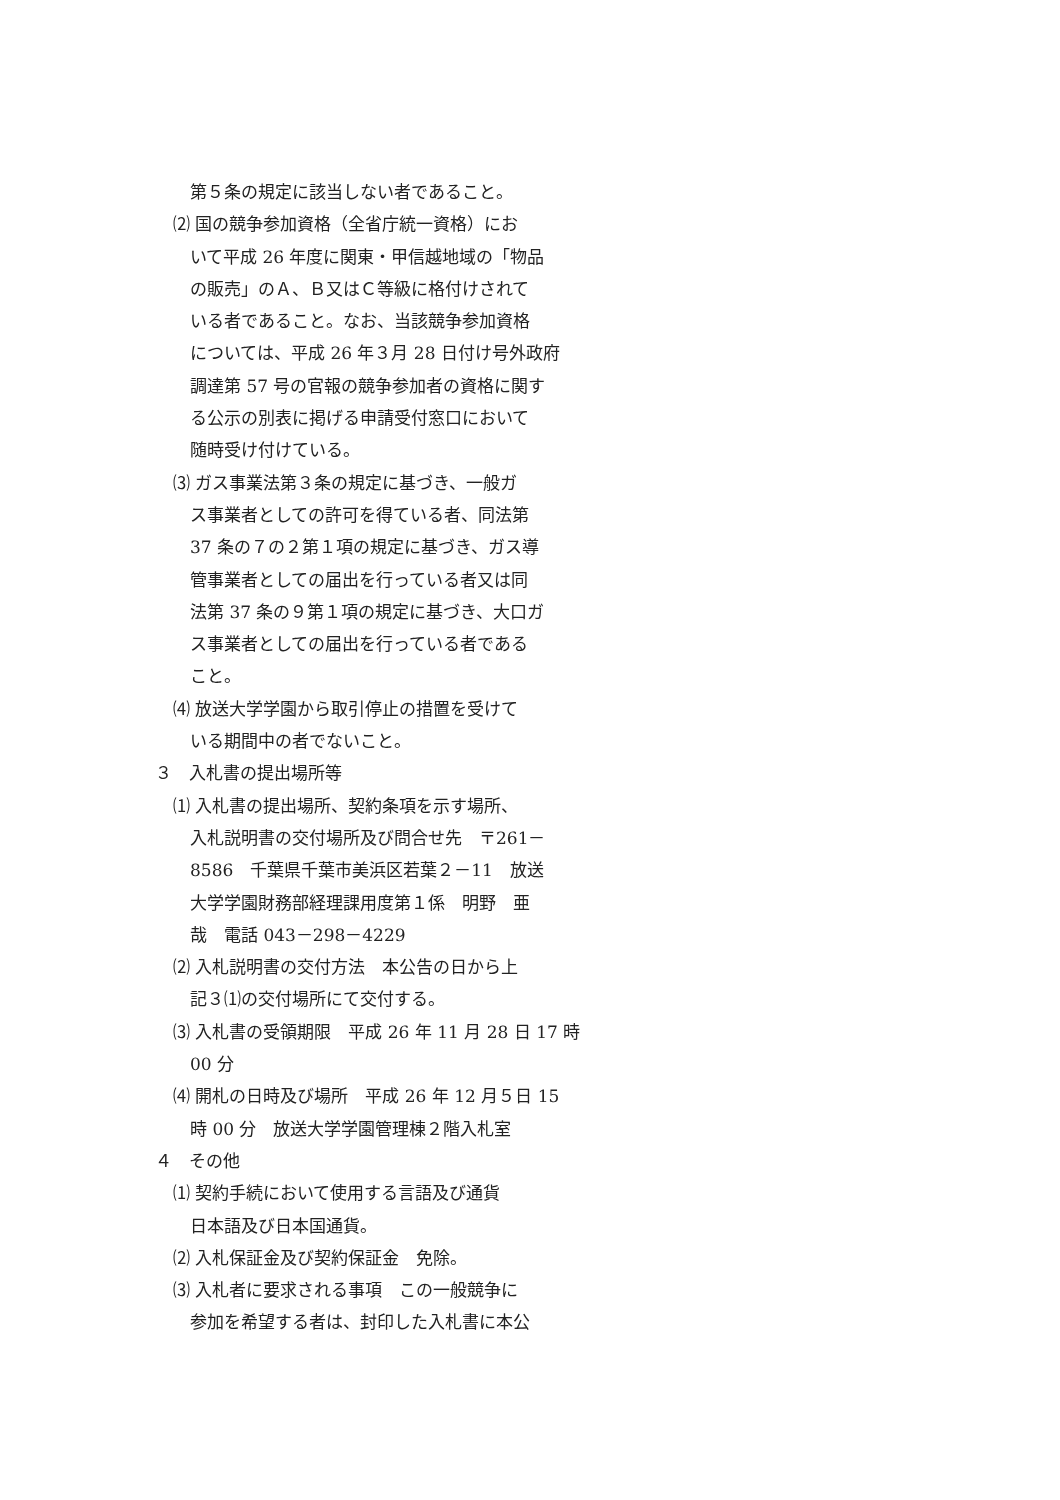第５条の規定に該当しない者であること。
⑵ 国の競争参加資格（全省庁統一資格）にお
いて平成 26 年度に関東・甲信越地域の「物品
の販売」のＡ、Ｂ又はＣ等級に格付けされて
いる者であること。なお、当該競争参加資格
については、平成 26 年３月 28 日付け号外政府
調達第 57 号の官報の競争参加者の資格に関す
る公示の別表に掲げる申請受付窓口において
随時受け付けている。
⑶ ガス事業法第３条の規定に基づき、一般ガ
ス事業者としての許可を得ている者、同法第
37 条の７の２第１項の規定に基づき、ガス導
管事業者としての届出を行っている者又は同
法第 37 条の９第１項の規定に基づき、大口ガ
ス事業者としての届出を行っている者である
こと。
⑷ 放送大学学園から取引停止の措置を受けて
いる期間中の者でないこと。
３　入札書の提出場所等
⑴ 入札書の提出場所、契約条項を示す場所、
入札説明書の交付場所及び問合せ先　〒261－
8586　千葉県千葉市美浜区若葉２－11　放送
大学学園財務部経理課用度第１係　明野　亜
哉　電話 043－298－4229
⑵ 入札説明書の交付方法　本公告の日から上
記３⑴の交付場所にて交付する。
⑶ 入札書の受領期限　平成 26 年 11 月 28 日 17 時
00 分
⑷ 開札の日時及び場所　平成 26 年 12 月５日 15
時 00 分　放送大学学園管理棟２階入札室
４　その他
⑴ 契約手続において使用する言語及び通貨
日本語及び日本国通貨。
⑵ 入札保証金及び契約保証金　免除。
⑶ 入札者に要求される事項　この一般競争に
参加を希望する者は、封印した入札書に本公